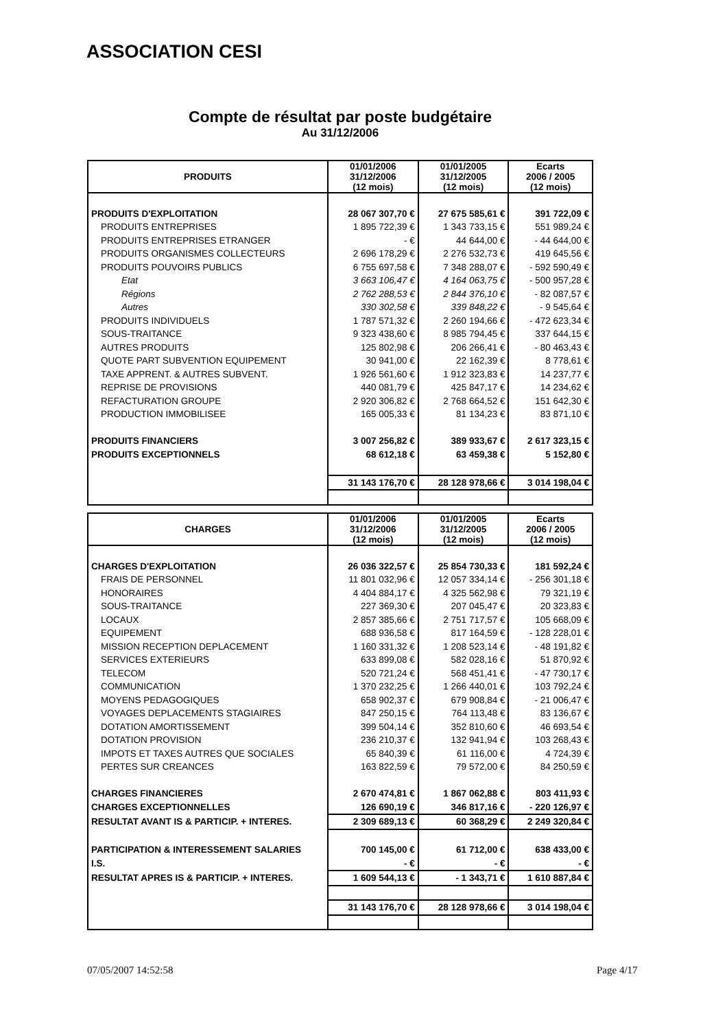ASSOCIATION CESI
Compte de résultat par poste budgétaire
Au 31/12/2006
| PRODUITS | 01/01/2006 31/12/2006 (12 mois) | 01/01/2005 31/12/2005 (12 mois) | Ecarts 2006 / 2005 (12 mois) |
| --- | --- | --- | --- |
| PRODUITS D'EXPLOITATION | 28 067 307,70 € | 27 675 585,61 € | 391 722,09 € |
| PRODUITS ENTREPRISES | 1 895 722,39 € | 1 343 733,15 € | 551 989,24 € |
| PRODUITS ENTREPRISES ETRANGER | - € | 44 644,00 € | - 44 644,00 € |
| PRODUITS ORGANISMES COLLECTEURS | 2 696 178,29 € | 2 276 532,73 € | 419 645,56 € |
| PRODUITS POUVOIRS PUBLICS | 6 755 697,58 € | 7 348 288,07 € | - 592 590,49 € |
| Etat | 3 663 106,47 € | 4 164 063,75 € | - 500 957,28 € |
| Régions | 2 762 288,53 € | 2 844 376,10 € | - 82 087,57 € |
| Autres | 330 302,58 € | 339 848,22 € | - 9 545,64 € |
| PRODUITS INDIVIDUELS | 1 787 571,32 € | 2 260 194,66 € | - 472 623,34 € |
| SOUS-TRAITANCE | 9 323 438,60 € | 8 985 794,45 € | 337 644,15 € |
| AUTRES PRODUITS | 125 802,98 € | 206 266,41 € | - 80 463,43 € |
| QUOTE PART SUBVENTION EQUIPEMENT | 30 941,00 € | 22 162,39 € | 8 778,61 € |
| TAXE APPRENT. & AUTRES SUBVENT. | 1 926 561,60 € | 1 912 323,83 € | 14 237,77 € |
| REPRISE DE PROVISIONS | 440 081,79 € | 425 847,17 € | 14 234,62 € |
| REFACTURATION GROUPE | 2 920 306,82 € | 2 768 664,52 € | 151 642,30 € |
| PRODUCTION IMMOBILISEE | 165 005,33 € | 81 134,23 € | 83 871,10 € |
| PRODUITS FINANCIERS | 3 007 256,82 € | 389 933,67 € | 2 617 323,15 € |
| PRODUITS EXCEPTIONNELS | 68 612,18 € | 63 459,38 € | 5 152,80 € |
| | 31 143 176,70 € | 28 128 978,66 € | 3 014 198,04 € |
| CHARGES | 01/01/2006 31/12/2006 (12 mois) | 01/01/2005 31/12/2005 (12 mois) | Ecarts 2006 / 2005 (12 mois) |
| --- | --- | --- | --- |
| CHARGES D'EXPLOITATION | 26 036 322,57 € | 25 854 730,33 € | 181 592,24 € |
| FRAIS DE PERSONNEL | 11 801 032,96 € | 12 057 334,14 € | - 256 301,18 € |
| HONORAIRES | 4 404 884,17 € | 4 325 562,98 € | 79 321,19 € |
| SOUS-TRAITANCE | 227 369,30 € | 207 045,47 € | 20 323,83 € |
| LOCAUX | 2 857 385,66 € | 2 751 717,57 € | 105 668,09 € |
| EQUIPEMENT | 688 936,58 € | 817 164,59 € | - 128 228,01 € |
| MISSION RECEPTION DEPLACEMENT | 1 160 331,32 € | 1 208 523,14 € | - 48 191,82 € |
| SERVICES EXTERIEURS | 633 899,08 € | 582 028,16 € | 51 870,92 € |
| TELECOM | 520 721,24 € | 568 451,41 € | - 47 730,17 € |
| COMMUNICATION | 1 370 232,25 € | 1 266 440,01 € | 103 792,24 € |
| MOYENS PEDAGOGIQUES | 658 902,37 € | 679 908,84 € | - 21 006,47 € |
| VOYAGES DEPLACEMENTS STAGIAIRES | 847 250,15 € | 764 113,48 € | 83 136,67 € |
| DOTATION AMORTISSEMENT | 399 504,14 € | 352 810,60 € | 46 693,54 € |
| DOTATION PROVISION | 236 210,37 € | 132 941,94 € | 103 268,43 € |
| IMPOTS ET TAXES AUTRES QUE SOCIALES | 65 840,39 € | 61 116,00 € | 4 724,39 € |
| PERTES SUR CREANCES | 163 822,59 € | 79 572,00 € | 84 250,59 € |
| CHARGES FINANCIERES | 2 670 474,81 € | 1 867 062,88 € | 803 411,93 € |
| CHARGES EXCEPTIONNELLES | 126 690,19 € | 346 817,16 € | - 220 126,97 € |
| RESULTAT AVANT IS & PARTICIP. + INTERES. | 2 309 689,13 € | 60 368,29 € | 2 249 320,84 € |
| PARTICIPATION & INTERESSEMENT SALARIES | 700 145,00 € | 61 712,00 € | 638 433,00 € |
| I.S. | - € | - € | - € |
| RESULTAT APRES IS & PARTICIP. + INTERES. | 1 609 544,13 € | - 1 343,71 € | 1 610 887,84 € |
| | 31 143 176,70 € | 28 128 978,66 € | 3 014 198,04 € |
07/05/2007 14:52:58 Page 4/17